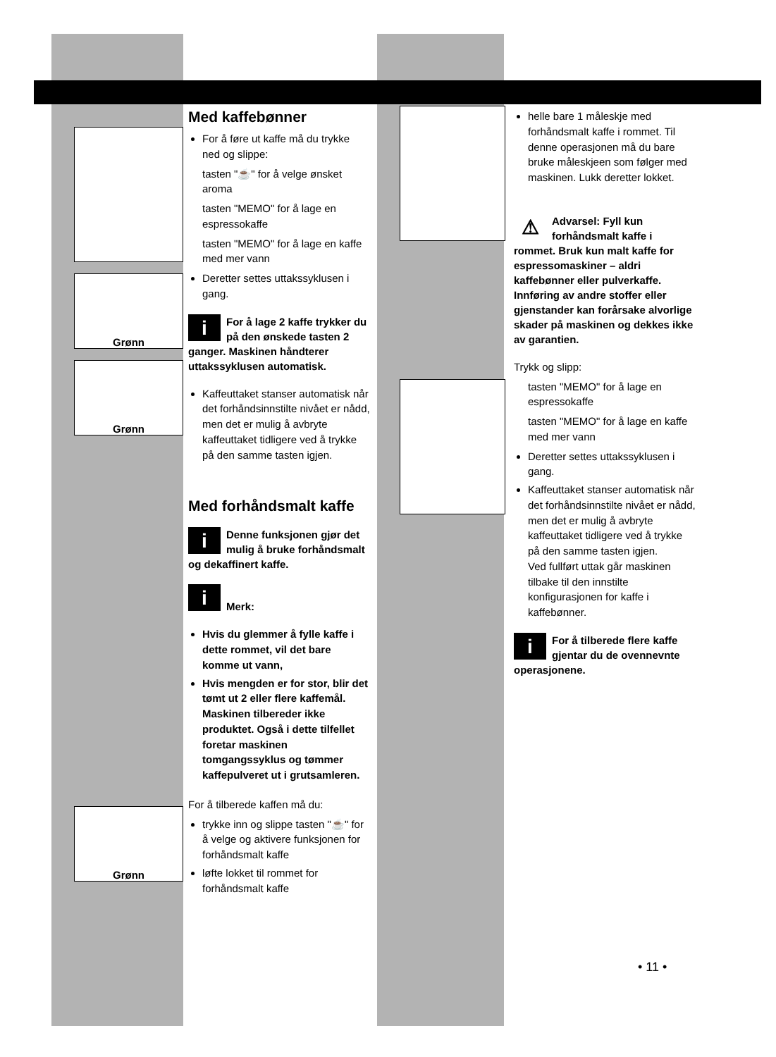Grønn
Grønn
Grønn
Med kaffebønner
For å føre ut kaffe må du trykke ned og slippe:
tasten "☕" for å velge ønsket aroma
tasten "MEMO" for å lage en espressokaffe
tasten "MEMO" for å lage en kaffe med mer vann
Deretter settes uttakssyklusen i gang.
i For å lage 2 kaffe trykker du på den ønskede tasten 2 ganger. Maskinen håndterer uttakssyklusen automatisk.
Kaffeuttaket stanser automatisk når det forhåndsinnstilte nivået er nådd, men det er mulig å avbryte kaffeuttaket tidligere ved å trykke på den samme tasten igjen.
Med forhåndsmalt kaffe
i Denne funksjonen gjør det mulig å bruke forhåndsmalt og dekaffinert kaffe.
i
Merk:
Hvis du glemmer å fylle kaffe i dette rommet, vil det bare komme ut vann,
Hvis mengden er for stor, blir det tømt ut 2 eller flere kaffemål. Maskinen tilbereder ikke produktet. Også i dette tilfellet foretar maskinen tomgangssyklus og tømmer kaffepulveret ut i grutsamleren.
For å tilberede kaffen må du:
trykke inn og slippe tasten "☕" for å velge og aktivere funksjonen for forhåndsmalt kaffe
løfte lokket til rommet for forhåndsmalt kaffe
helle bare 1 måleskje med forhåndsmalt kaffe i rommet. Til denne operasjonen må du bare bruke måleskjeen som følger med maskinen. Lukk deretter lokket.
⚠ Advarsel: Fyll kun forhåndsmalt kaffe i rommet. Bruk kun malt kaffe for espressomaskiner – aldri kaffebønner eller pulverkaffe. Innføring av andre stoffer eller gjenstander kan forårsake alvorlige skader på maskinen og dekkes ikke av garantien.
Trykk og slipp:
tasten "MEMO" for å lage en espressokaffe
tasten "MEMO" for å lage en kaffe med mer vann
Deretter settes uttakssyklusen i gang.
Kaffeuttaket stanser automatisk når det forhåndsinnstilte nivået er nådd, men det er mulig å avbryte kaffeuttaket tidligere ved å trykke på den samme tasten igjen.
Ved fullført uttak går maskinen tilbake til den innstilte konfigurasjonen for kaffe i kaffebønner.
i For å tilberede flere kaffe gjentar du de ovennevnte operasjonene.
• 11 •